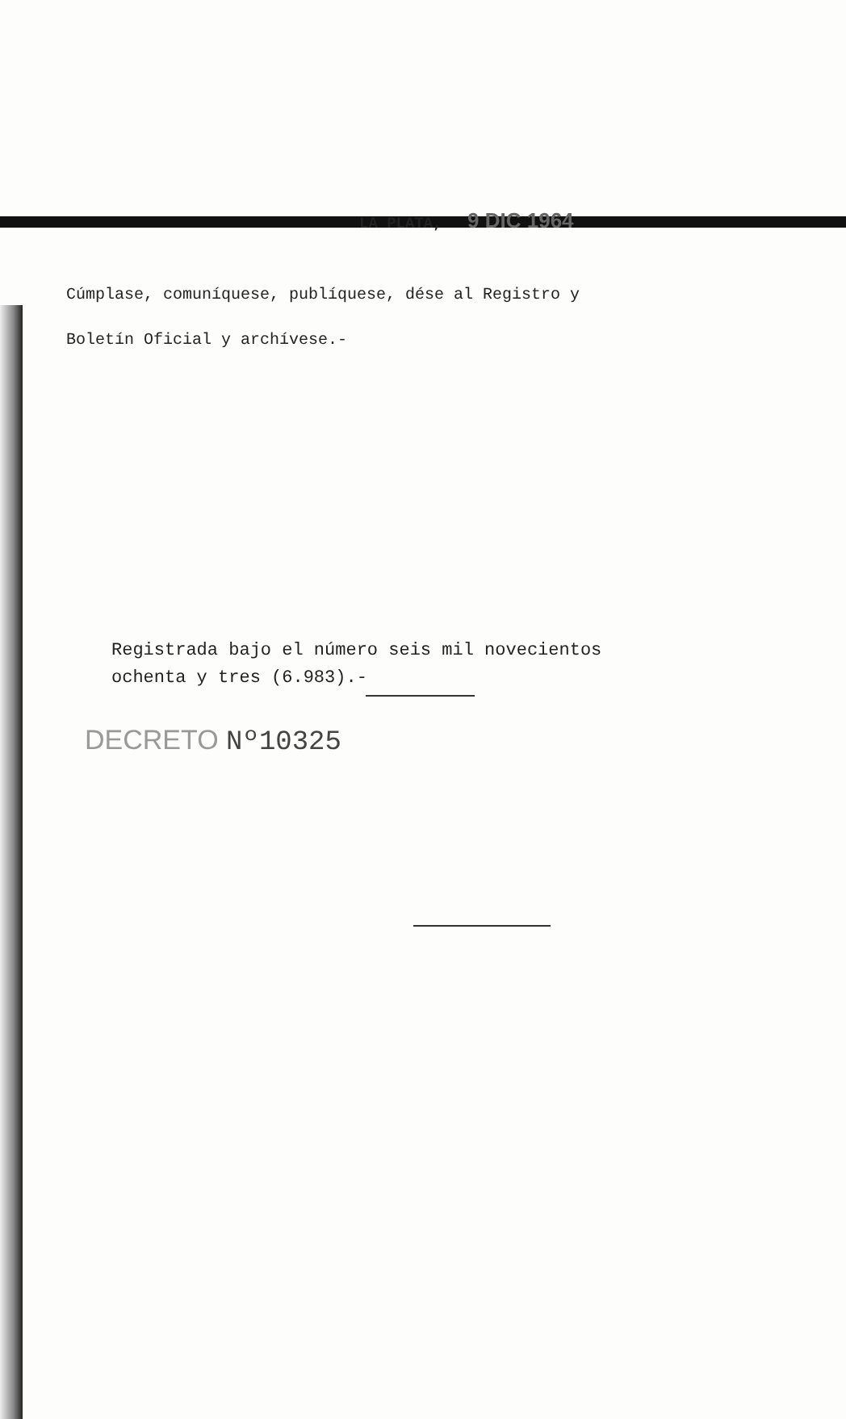LA PLATA, 9 DIC 1964
Cúmplase, comuníquese, publíquese, dése al Registro y
Boletín Oficial y archívese.-
Registrada bajo el número seis mil novecientos
ochenta y tres (6.983).-
DECRETO Nº10325